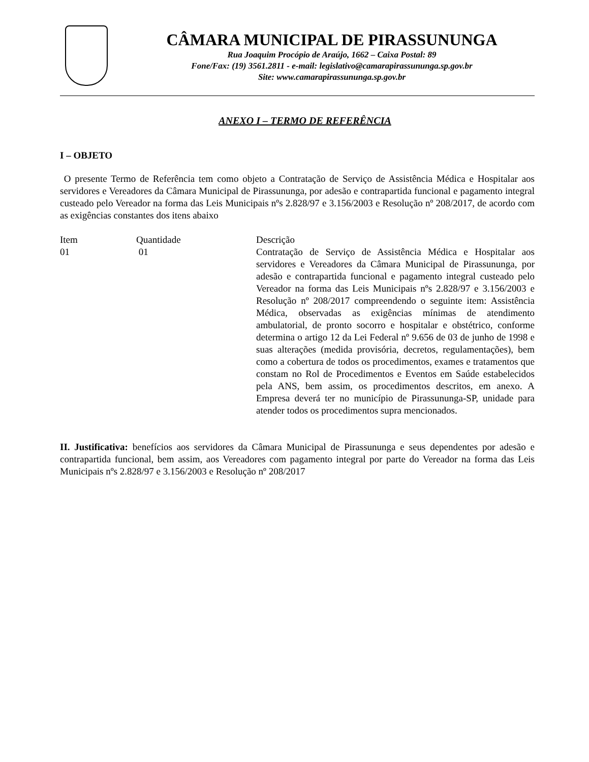CÂMARA MUNICIPAL DE PIRASSUNUNGA
Rua Joaquim Procópio de Araújo, 1662 – Caixa Postal: 89
Fone/Fax: (19) 3561.2811 - e-mail: legislativo@camarapirassununga.sp.gov.br
Site: www.camarapirassununga.sp.gov.br
ANEXO I – TERMO DE REFERÊNCIA
I – OBJETO
O presente Termo de Referência tem como objeto a Contratação de Serviço de Assistência Médica e Hospitalar aos servidores e Vereadores da Câmara Municipal de Pirassununga, por adesão e contrapartida funcional e pagamento integral custeado pelo Vereador na forma das Leis Municipais nºs 2.828/97 e 3.156/2003 e Resolução nº 208/2017, de acordo com as exigências constantes dos itens abaixo
| Item | Quantidade | Descrição |
| 01 | 01 | Contratação de Serviço de Assistência Médica e Hospitalar aos servidores e Vereadores da Câmara Municipal de Pirassununga, por adesão e contrapartida funcional e pagamento integral custeado pelo Vereador na forma das Leis Municipais nºs 2.828/97 e 3.156/2003 e Resolução nº 208/2017 compreendendo o seguinte item: Assistência Médica, observadas as exigências mínimas de atendimento ambulatorial, de pronto socorro e hospitalar e obstétrico, conforme determina o artigo 12 da Lei Federal nº 9.656 de 03 de junho de 1998 e suas alterações (medida provisória, decretos, regulamentações), bem como a cobertura de todos os procedimentos, exames e tratamentos que constam no Rol de Procedimentos e Eventos em Saúde estabelecidos pela ANS, bem assim, os procedimentos descritos, em anexo. A Empresa deverá ter no município de Pirassununga-SP, unidade para atender todos os procedimentos supra mencionados. |
II. Justificativa: benefícios aos servidores da Câmara Municipal de Pirassununga e seus dependentes por adesão e contrapartida funcional, bem assim, aos Vereadores com pagamento integral por parte do Vereador na forma das Leis Municipais nºs 2.828/97 e 3.156/2003 e Resolução nº 208/2017